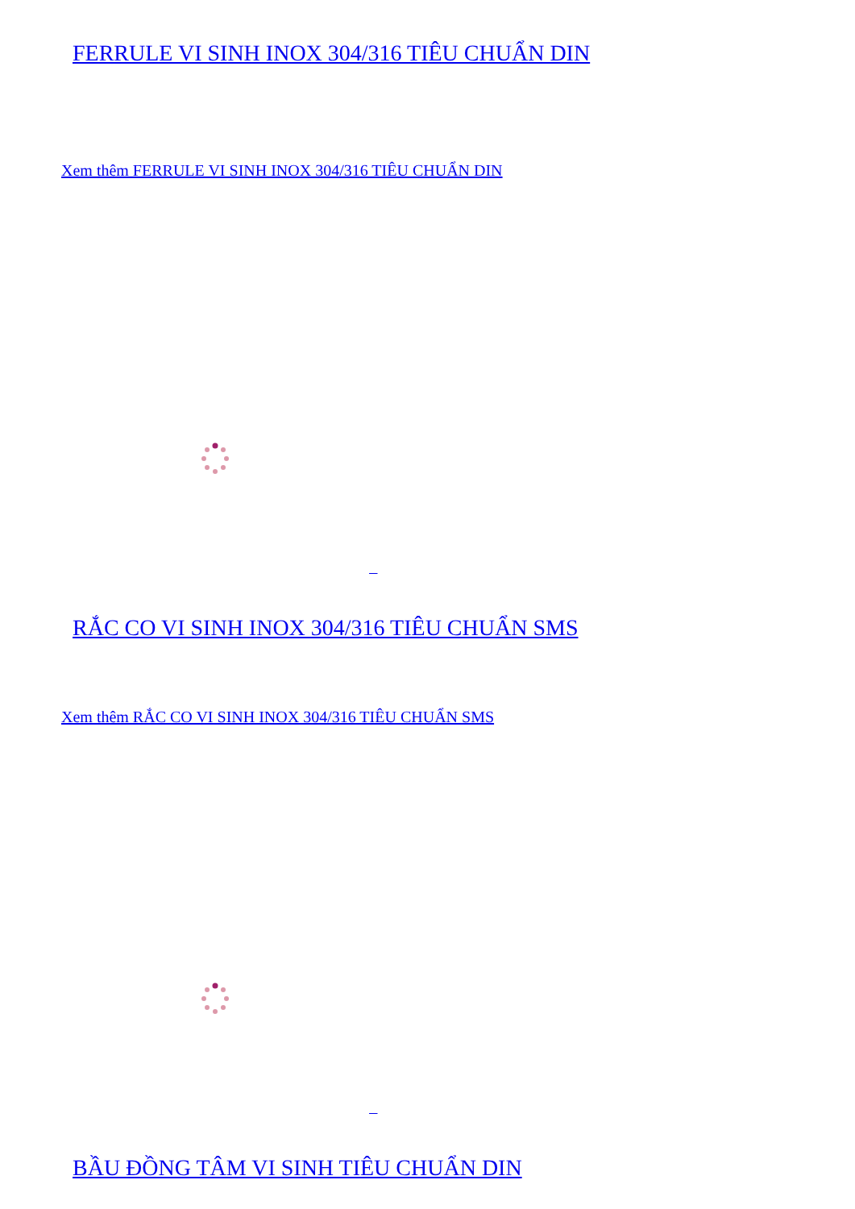FERRULE VI SINH INOX 304/316 TIÊU CHUẨN DIN
Xem thêm FERRULE VI SINH INOX 304/316 TIÊU CHUẨN DIN
RẮC CO VI SINH INOX 304/316 TIÊU CHUẨN SMS
Xem thêm RẮC CO VI SINH INOX 304/316 TIÊU CHUẨN SMS
BẦU ĐỒNG TÂM VI SINH TIÊU CHUẨN DIN